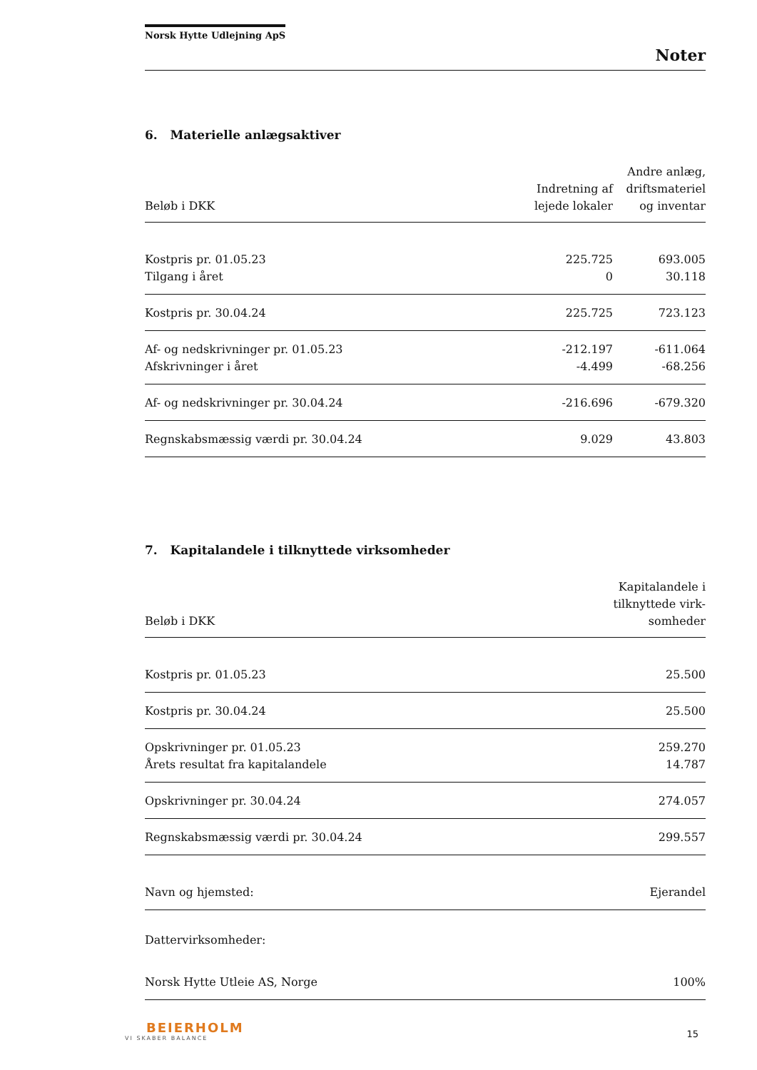Norsk Hytte Udlejning ApS
Noter
6. Materielle anlægsaktiver
| Beløb i DKK | Indretning af lejede lokaler | Andre anlæg, driftsmateriel og inventar |
| --- | --- | --- |
| Kostpris pr. 01.05.23 | 225.725 | 693.005 |
| Tilgang i året | 0 | 30.118 |
| Kostpris pr. 30.04.24 | 225.725 | 723.123 |
| Af- og nedskrivninger pr. 01.05.23 | -212.197 | -611.064 |
| Afskrivninger i året | -4.499 | -68.256 |
| Af- og nedskrivninger pr. 30.04.24 | -216.696 | -679.320 |
| Regnskabsmæssig værdi pr. 30.04.24 | 9.029 | 43.803 |
7. Kapitalandele i tilknyttede virksomheder
| Beløb i DKK | Kapitalandele i tilknyttede virk- somheder |
| --- | --- |
| Kostpris pr. 01.05.23 | 25.500 |
| Kostpris pr. 30.04.24 | 25.500 |
| Opskrivninger pr. 01.05.23 | 259.270 |
| Årets resultat fra kapitalandele | 14.787 |
| Opskrivninger pr. 30.04.24 | 274.057 |
| Regnskabsmæssig værdi pr. 30.04.24 | 299.557 |
| Navn og hjemsted: | Ejerandel |
| Dattervirksomheder: | |
| Norsk Hytte Utleie AS, Norge | 100% |
BEIERHOLM
VI SKABER BALANCE
15